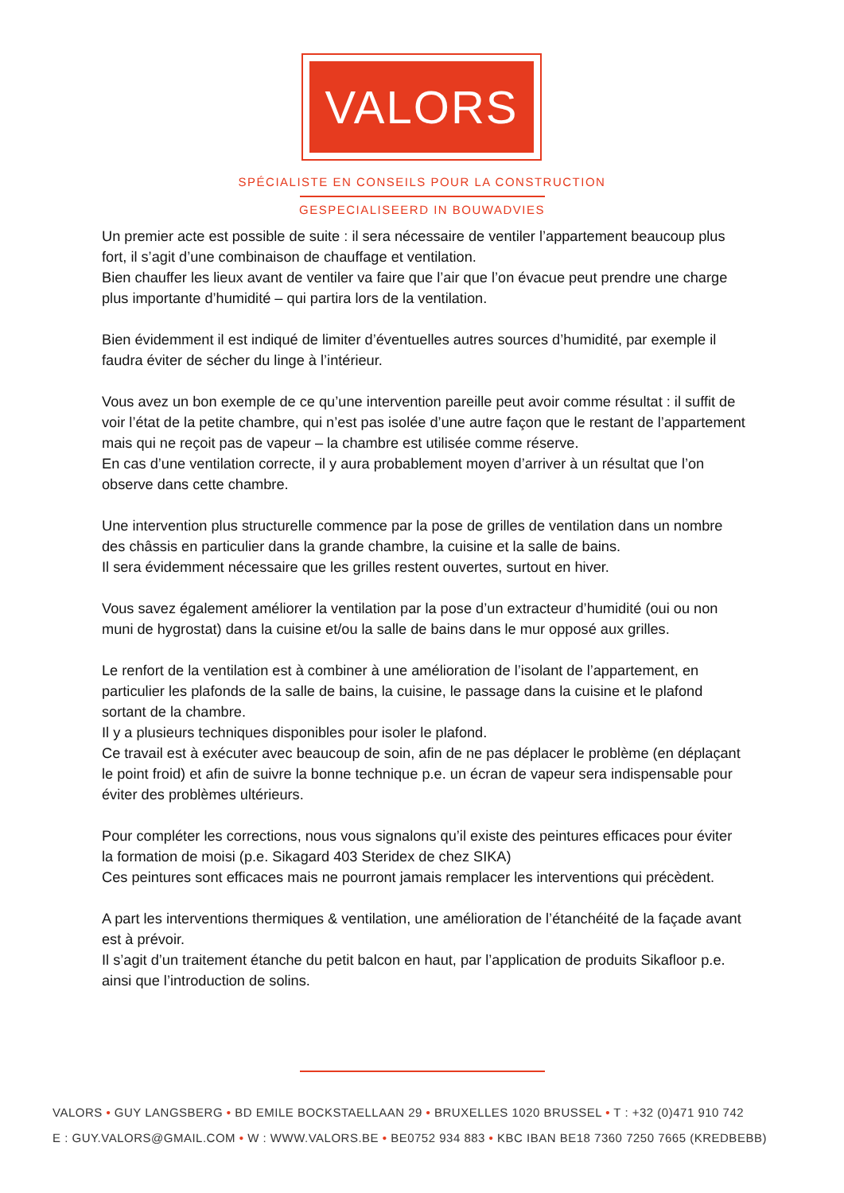VALORS
SPÉCIALISTE EN CONSEILS POUR LA CONSTRUCTION
GESPECIALISEERD IN BOUWADVIES
Un premier acte est possible de suite : il sera nécessaire de ventiler l’appartement beaucoup plus fort, il s’agit d’une combinaison de chauffage et ventilation.
Bien chauffer les lieux avant de ventiler va faire que l’air que l’on évacue peut prendre une charge plus importante d’humidité – qui partira lors de la ventilation.
Bien évidemment il est indiqué de limiter d’éventuelles autres sources d’humidité, par exemple il faudra éviter de sécher du linge à l’intérieur.
Vous avez un bon exemple de ce qu’une intervention pareille peut avoir comme résultat : il suffit de voir l’état de la petite chambre, qui n’est pas isolée d’une autre façon que le restant de l’appartement mais qui ne reçoit pas de vapeur – la chambre est utilisée comme réserve.
En cas d’une ventilation correcte, il y aura probablement moyen d’arriver à un résultat que l’on observe dans cette chambre.
Une intervention plus structurelle commence par la pose de grilles de ventilation dans un nombre des châssis en particulier dans la grande chambre, la cuisine et la salle de bains.
Il sera évidemment nécessaire que les grilles restent ouvertes, surtout en hiver.
Vous savez également améliorer la ventilation par la pose d’un extracteur d’humidité (oui ou non muni de hygrostat) dans la cuisine et/ou la salle de bains dans le mur opposé aux grilles.
Le renfort de la ventilation est à combiner à une amélioration de l’isolant de l’appartement, en particulier les plafonds de la salle de bains, la cuisine, le passage dans la cuisine et le plafond sortant de la chambre.
Il y a plusieurs techniques disponibles pour isoler le plafond.
Ce travail est à exécuter avec beaucoup de soin, afin de ne pas déplacer le problème (en déplaçant le point froid) et afin de suivre la bonne technique p.e. un écran de vapeur sera indispensable pour éviter des problèmes ultérieurs.
Pour compléter les corrections, nous vous signalons qu’il existe des peintures efficaces pour éviter la formation de moisi (p.e. Sikagard 403 Steridex de chez SIKA)
Ces peintures sont efficaces mais ne pourront jamais remplacer les interventions qui précèdent.
A part les interventions thermiques & ventilation, une amélioration de l’étanchéité de la façade avant est à prévoir.
Il s’agit d’un traitement étanche du petit balcon en haut, par l’application de produits Sikafloor p.e. ainsi que l’introduction de solins.
VALORS • GUY LANGSBERG • BD EMILE BOCKSTAELLAAN 29 • BRUXELLES 1020 BRUSSEL • T : +32 (0)471 910 742
E : GUY.VALORS@GMAIL.COM • W : WWW.VALORS.BE • BE0752 934 883 • KBC IBAN BE18 7360 7250 7665 (KREDBEBB)